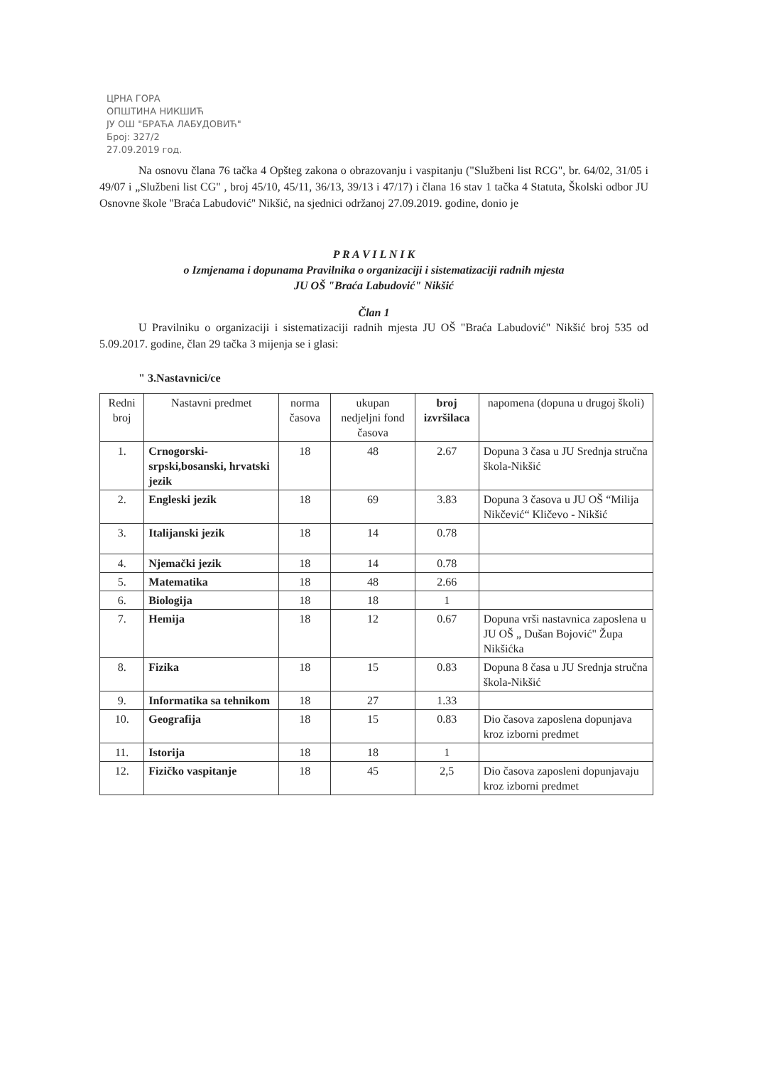ЦРНА ГОРА
ОПШТИНА НИКШИЋ
ЈУ ОШ "БРАЋА ЛАБУДОВИЋ"
Број: 327/2
27.09.2019 год.
Na osnovu člana 76 tačka 4 Opšteg zakona o obrazovanju i vaspitanju ("Službeni list RCG", br. 64/02, 31/05 i 49/07 i „Službeni list CG" , broj 45/10, 45/11, 36/13, 39/13 i 47/17) i člana 16 stav 1 tačka 4 Statuta, Školski odbor JU Osnovne škole ''Braća Labudović'' Nikšić, na sjednici održanoj 27.09.2019. godine, donio je
P R A V I L N I K
o Izmjenama i dopunama Pravilnika o organizaciji i sistematizaciji radnih mjesta
JU OŠ "Braća Labudović" Nikšić
Član 1
U Pravilniku o organizaciji i sistematizaciji radnih mjesta JU OŠ "Braća Labudović" Nikšić broj 535 od 5.09.2017. godine, član 29 tačka 3 mijenja se i glasi:
" 3.Nastavnici/ce
| Redni broj | Nastavni predmet | norma časova | ukupan nedjeljni fond časova | broj izvršilaca | napomena (dopuna u drugoj školi) |
| --- | --- | --- | --- | --- | --- |
| 1. | Crnogorski-srpski,bosanski, hrvatski jezik | 18 | 48 | 2.67 | Dopuna 3 časa u JU Srednja stručna škola-Nikšić |
| 2. | Engleski jezik | 18 | 69 | 3.83 | Dopuna 3 časova u JU OŠ “Milija Nikčević“ Kličevo - Nikšić |
| 3. | Italijanski jezik | 18 | 14 | 0.78 | |
| 4. | Njemački jezik | 18 | 14 | 0.78 | |
| 5. | Matematika | 18 | 48 | 2.66 | |
| 6. | Biologija | 18 | 18 | 1 | |
| 7. | Hemija | 18 | 12 | 0.67 | Dopuna vrši nastavnica zaposlena u JU OŠ „ Dušan Bojović" Župa Nikšićka |
| 8. | Fizika | 18 | 15 | 0.83 | Dopuna 8 časa u JU Srednja stručna škola-Nikšić |
| 9. | Informatika sa tehnikom | 18 | 27 | 1.33 | |
| 10. | Geografija | 18 | 15 | 0.83 | Dio časova zaposlena dopunjava kroz izborni predmet |
| 11. | Istorija | 18 | 18 | 1 | |
| 12. | Fizičko vaspitanje | 18 | 45 | 2,5 | Dio časova zaposleni dopunjavaju kroz izborni predmet |